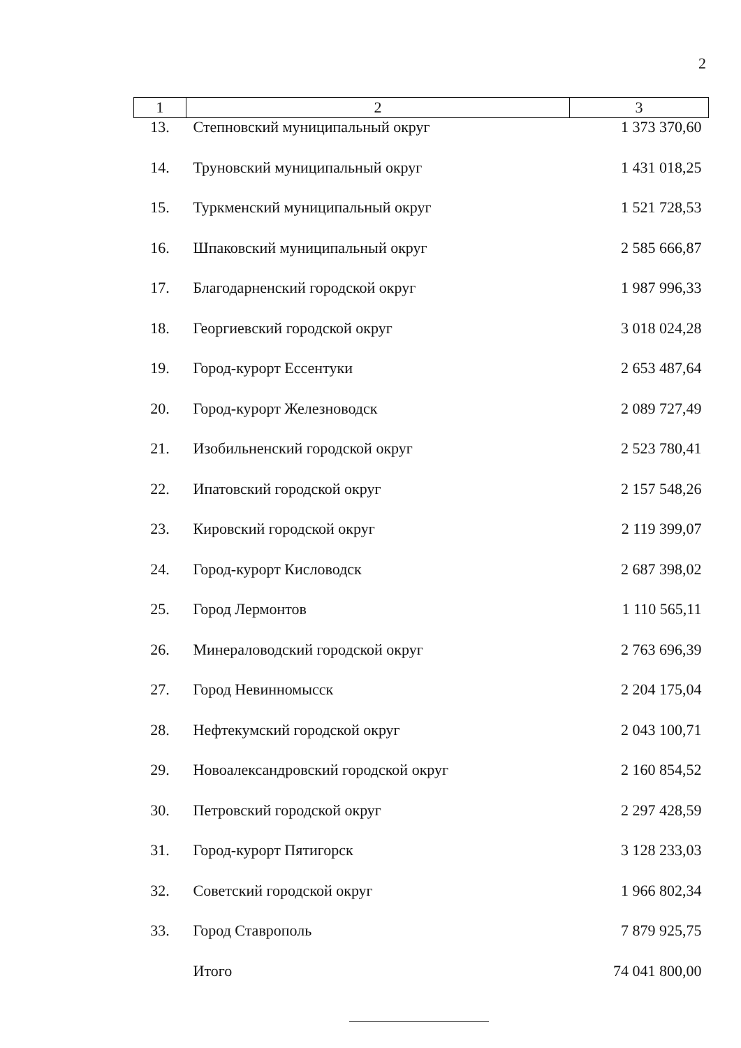2
| 1 | 2 | 3 |
| --- | --- | --- |
| 13. | Степновский муниципальный округ | 1 373 370,60 |
| 14. | Труновский муниципальный округ | 1 431 018,25 |
| 15. | Туркменский муниципальный округ | 1 521 728,53 |
| 16. | Шпаковский муниципальный округ | 2 585 666,87 |
| 17. | Благодарненский городской округ | 1 987 996,33 |
| 18. | Георгиевский городской округ | 3 018 024,28 |
| 19. | Город-курорт Ессентуки | 2 653 487,64 |
| 20. | Город-курорт Железноводск | 2 089 727,49 |
| 21. | Изобильненский городской округ | 2 523 780,41 |
| 22. | Ипатовский городской округ | 2 157 548,26 |
| 23. | Кировский городской округ | 2 119 399,07 |
| 24. | Город-курорт Кисловодск | 2 687 398,02 |
| 25. | Город Лермонтов | 1 110 565,11 |
| 26. | Минераловодский городской округ | 2 763 696,39 |
| 27. | Город Невинномысск | 2 204 175,04 |
| 28. | Нефтекумский городской округ | 2 043 100,71 |
| 29. | Новоалександровский городской округ | 2 160 854,52 |
| 30. | Петровский городской округ | 2 297 428,59 |
| 31. | Город-курорт Пятигорск | 3 128 233,03 |
| 32. | Советский городской округ | 1 966 802,34 |
| 33. | Город Ставрополь | 7 879 925,75 |
| | Итого | 74 041 800,00 |